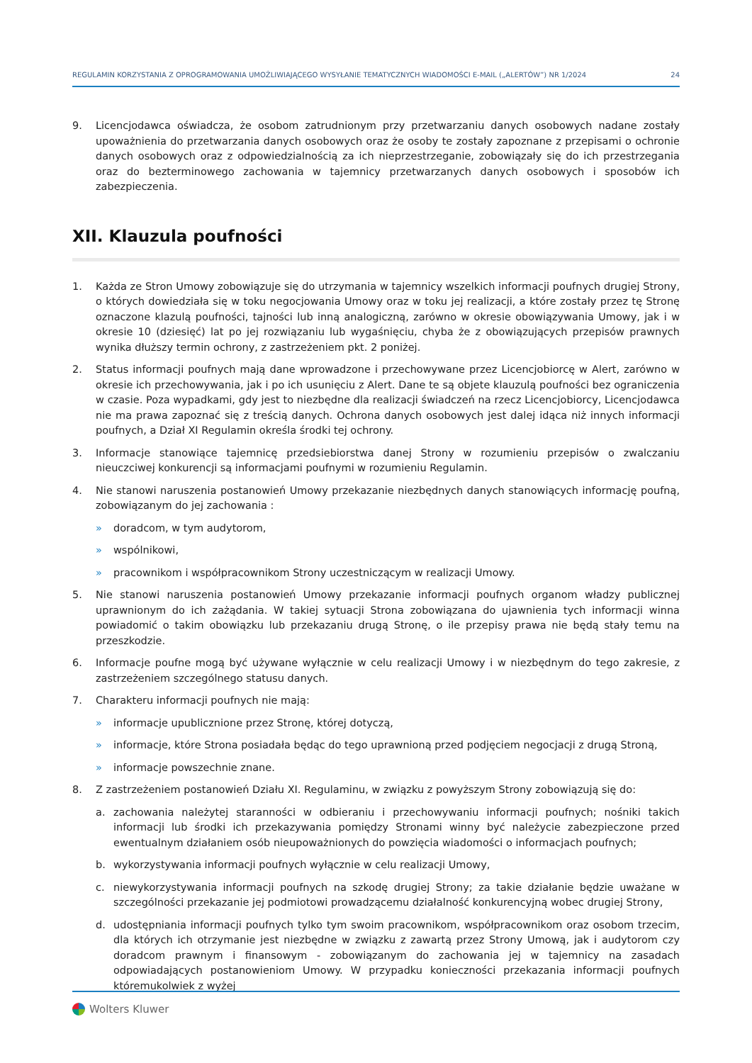REGULAMIN KORZYSTANIA Z OPROGRAMOWANIA UMOŻLIWIAJĄCEGO WYSYŁANIE TEMATYCZNYCH WIADOMOŚCI E-MAIL („ALERTÓW”) NR 1/2024 24
9. Licencjodawca oświadcza, że osobom zatrudnionym przy przetwarzaniu danych osobowych nadane zostały upoważnienia do przetwarzania danych osobowych oraz że osoby te zostały zapoznane z przepisami o ochronie danych osobowych oraz z odpowiedzialnością za ich nieprzestrzeganie, zobowiązały się do ich przestrzegania oraz do bezterminowego zachowania w tajemnicy przetwarzanych danych osobowych i sposobów ich zabezpieczenia.
XII. Klauzula poufności
1. Każda ze Stron Umowy zobowiązuje się do utrzymania w tajemnicy wszelkich informacji poufnych drugiej Strony, o których dowiedziała się w toku negocjowania Umowy oraz w toku jej realizacji, a które zostały przez tę Stronę oznaczone klazulą poufności, tajności lub inną analogiczną, zarówno w okresie obowiązywania Umowy, jak i w okresie 10 (dziesięć) lat po jej rozwiązaniu lub wygaśnięciu, chyba że z obowiązujących przepisów prawnych wynika dłuższy termin ochrony, z zastrzeżeniem pkt. 2 poniżej.
2. Status informacji poufnych mają dane wprowadzone i przechowywane przez Licencjobiorcę w Alert, zarówno w okresie ich przechowywania, jak i po ich usunięciu z Alert. Dane te są objete klauzulą poufności bez ograniczenia w czasie. Poza wypadkami, gdy jest to niezbędne dla realizacji świadczeń na rzecz Licencjobiorcy, Licencjodawca nie ma prawa zapoznać się z treścią danych. Ochrona danych osobowych jest dalej idąca niż innych informacji poufnych, a Dział XI Regulamin określa środki tej ochrony.
3. Informacje stanowiące tajemnicę przedsiebiorstwa danej Strony w rozumieniu przepisów o zwalczaniu nieuczciwej konkurencji są informacjami poufnymi w rozumieniu Regulamin.
4. Nie stanowi naruszenia postanowień Umowy przekazanie niezbędnych danych stanowiących informację poufną, zobowiązanym do jej zachowania :
» doradcom, w tym audytorom,
» wspólnikowi,
» pracownikom i współpracownikom Strony uczestniczącym w realizacji Umowy.
5. Nie stanowi naruszenia postanowień Umowy przekazanie informacji poufnych organom władzy publicznej uprawnionym do ich zażądania. W takiej sytuacji Strona zobowiązana do ujawnienia tych informacji winna powiadomić o takim obowiązku lub przekazaniu drugą Stronę, o ile przepisy prawa nie będą stały temu na przeszkodzie.
6. Informacje poufne mogą być używane wyłącznie w celu realizacji Umowy i w niezbędnym do tego zakresie, z zastrzeżeniem szczególnego statusu danych.
7. Charakteru informacji poufnych nie mają:
» informacje upublicznione przez Stronę, której dotyczą,
» informacje, które Strona posiadała będąc do tego uprawnioną przed podjęciem negocjacji z drugą Stroną,
» informacje powszechnie znane.
8. Z zastrzeżeniem postanowień Działu XI. Regulaminu, w związku z powyższym Strony zobowiązują się do:
a. zachowania należytej staranności w odbieraniu i przechowywaniu informacji poufnych; nośniki takich informacji lub środki ich przekazywania pomiędzy Stronami winny być należycie zabezpieczone przed ewentualnym działaniem osób nieupoważnionych do powzięcia wiadomości o informacjach poufnych;
b. wykorzystywania informacji poufnych wyłącznie w celu realizacji Umowy,
c. niewykorzystywania informacji poufnych na szkodę drugiej Strony; za takie działanie będzie uważane w szczególności przekazanie jej podmiotowi prowadzącemu działalność konkurencyjną wobec drugiej Strony,
d. udostępniania informacji poufnych tylko tym swoim pracownikom, współpracownikom oraz osobom trzecim, dla których ich otrzymanie jest niezbędne w związku z zawartą przez Strony Umową, jak i audytorom czy doradcom prawnym i finansowym - zobowiązanym do zachowania jej w tajemnicy na zasadach odpowiadających postanowieniom Umowy. W przypadku konieczności przekazania informacji poufnych któremukolwiek z wyżej
Wolters Kluwer